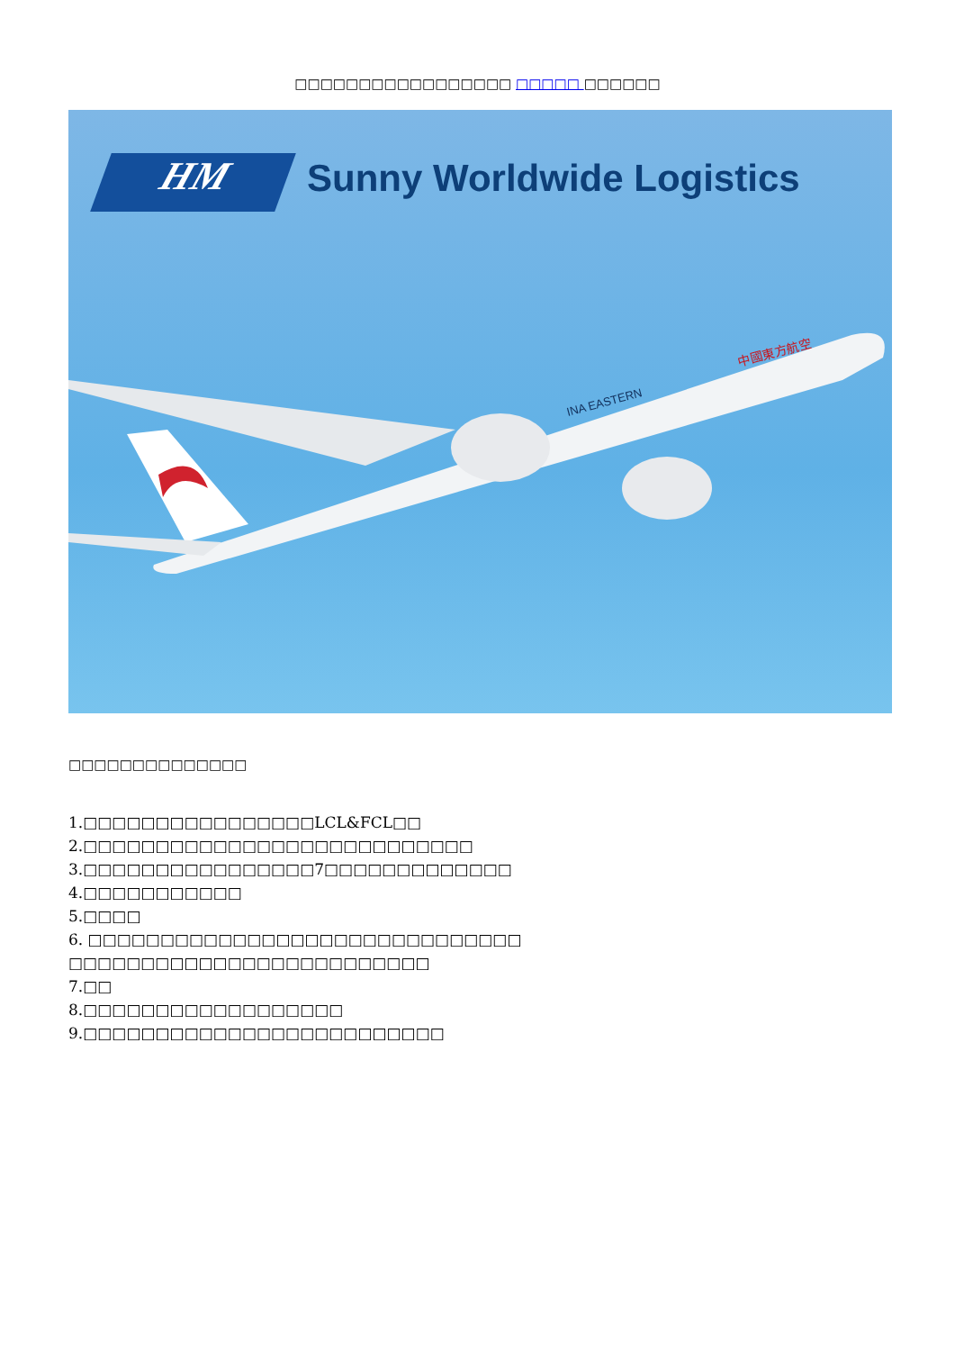□□□□□□□□□□□□□□□□□ □□□□□ □□□□□□
HM Sunny Worldwide Logistics
中國東方航空
INA EASTERN
□□□□□□□□□□□□□□
1.□□□□□□□□□□□□□□□□LCL&FCL□□
2.□□□□□□□□□□□□□□□□□□□□□□□□□□□
3.□□□□□□□□□□□□□□□□7□□□□□□□□□□□□□
4.□□□□□□□□□□□
5.□□□□
6. □□□□□□□□□□□□□□□□□□□□□□□□□□□□□□
□□□□□□□□□□□□□□□□□□□□□□□□□
7.□□
8.□□□□□□□□□□□□□□□□□□
9.□□□□□□□□□□□□□□□□□□□□□□□□□